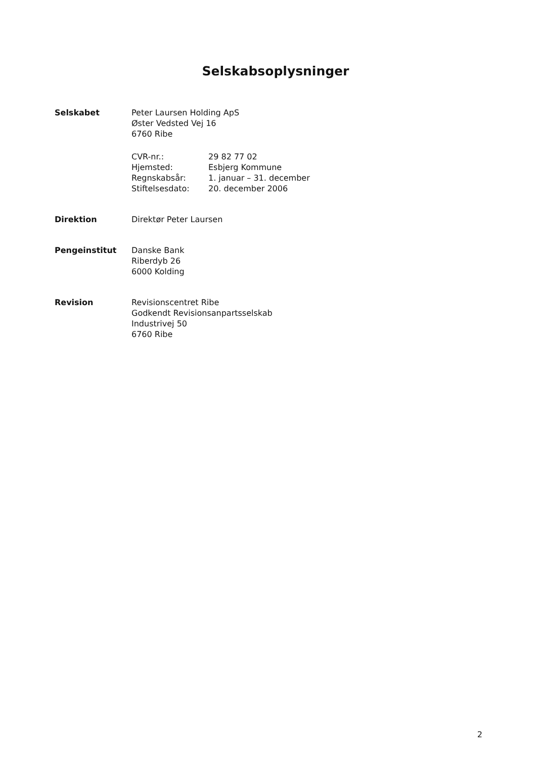Selskabsoplysninger
Selskabet Peter Laursen Holding ApS
Øster Vedsted Vej 16
6760 Ribe
CVR-nr.: 29 82 77 02 Hjemsted: Esbjerg Kommune Regnskabsår: 1. januar – 31. december Stiftelsesdato: 20. december 2006
Direktion Direktør Peter Laursen
Pengeinstitut Danske Bank
Riberdyb 26
6000 Kolding
Revision Revisionscentret Ribe
Godkendt Revisionsanpartsselskab
Industrivej 50
6760 Ribe
2